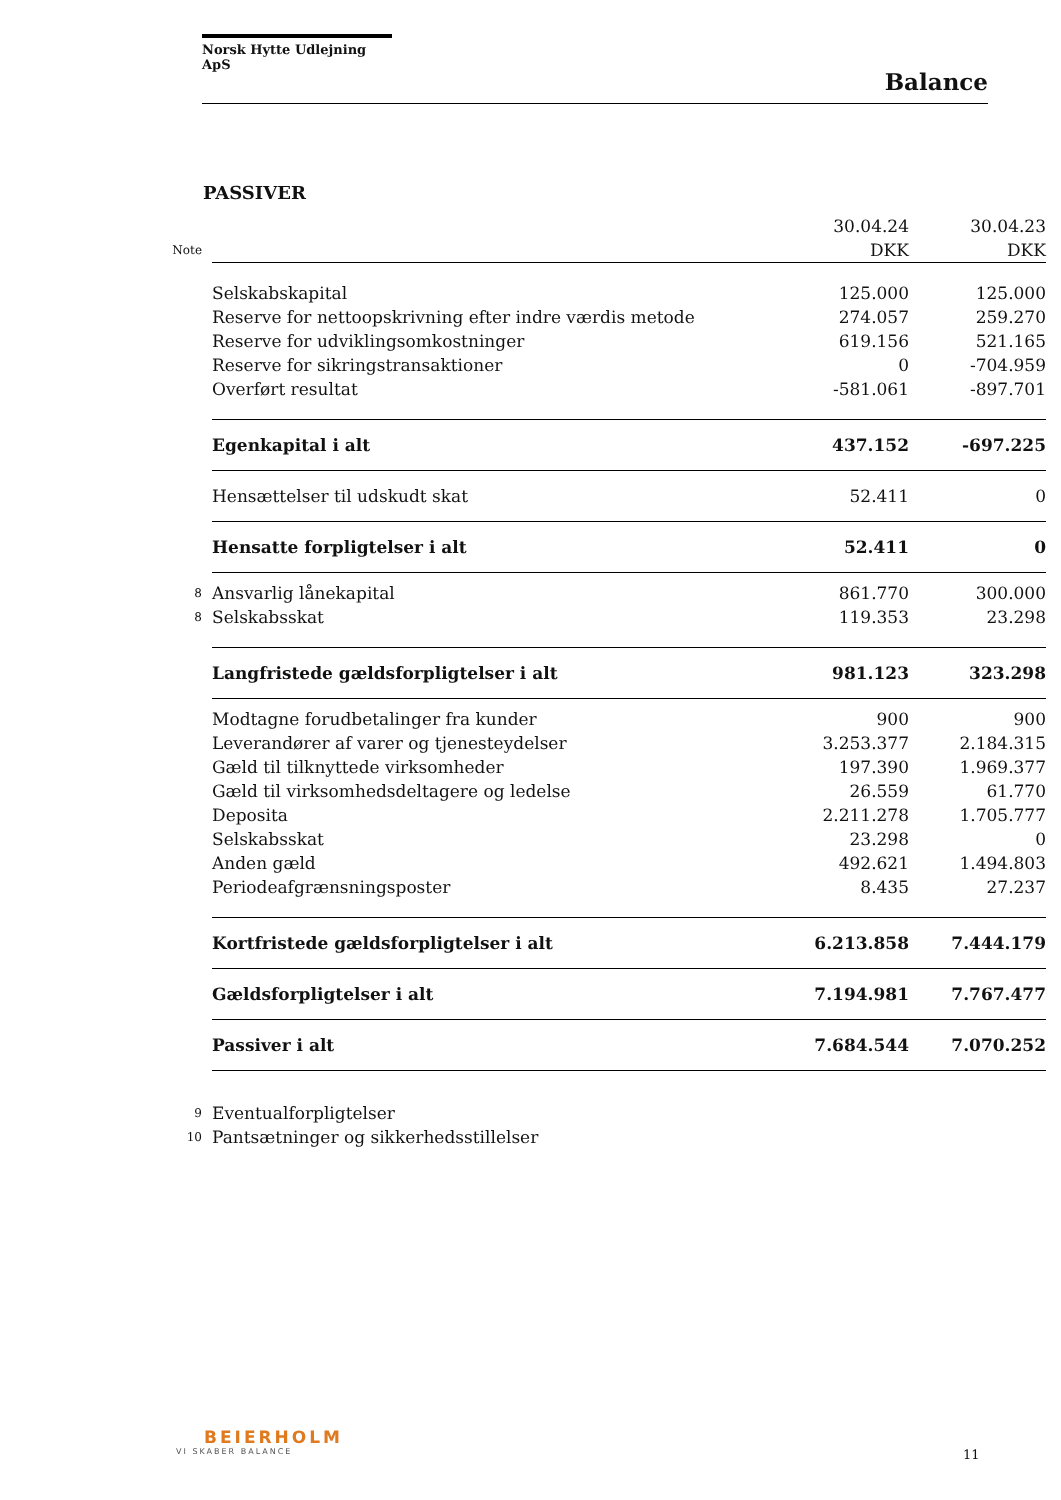Norsk Hytte Udlejning ApS
Balance
PASSIVER
| | | 30.04.24 | 30.04.23 |
| Note | | DKK | DKK |
| | Selskabskapital | 125.000 | 125.000 |
| | Reserve for nettoopskrivning efter indre værdis metode | 274.057 | 259.270 |
| | Reserve for udviklingsomkostninger | 619.156 | 521.165 |
| | Reserve for sikringstransaktioner | 0 | -704.959 |
| | Overført resultat | -581.061 | -897.701 |
| | Egenkapital i alt | 437.152 | -697.225 |
| | Hensættelser til udskudt skat | 52.411 | 0 |
| | Hensatte forpligtelser i alt | 52.411 | 0 |
| 8 | Ansvarlig lånekapital | 861.770 | 300.000 |
| 8 | Selskabsskat | 119.353 | 23.298 |
| | Langfristede gældsforpligtelser i alt | 981.123 | 323.298 |
| | Modtagne forudbetalinger fra kunder | 900 | 900 |
| | Leverandører af varer og tjenesteydelser | 3.253.377 | 2.184.315 |
| | Gæld til tilknyttede virksomheder | 197.390 | 1.969.377 |
| | Gæld til virksomhedsdeltagere og ledelse | 26.559 | 61.770 |
| | Deposita | 2.211.278 | 1.705.777 |
| | Selskabsskat | 23.298 | 0 |
| | Anden gæld | 492.621 | 1.494.803 |
| | Periodeafgrænsningsposter | 8.435 | 27.237 |
| | Kortfristede gældsforpligtelser i alt | 6.213.858 | 7.444.179 |
| | Gældsforpligtelser i alt | 7.194.981 | 7.767.477 |
| | Passiver i alt | 7.684.544 | 7.070.252 |
| 9 | Eventualforpligtelser | | |
| 10 | Pantsætninger og sikkerhedsstillelser | | |
BEIERHOLM
VI SKABER BALANCE
11